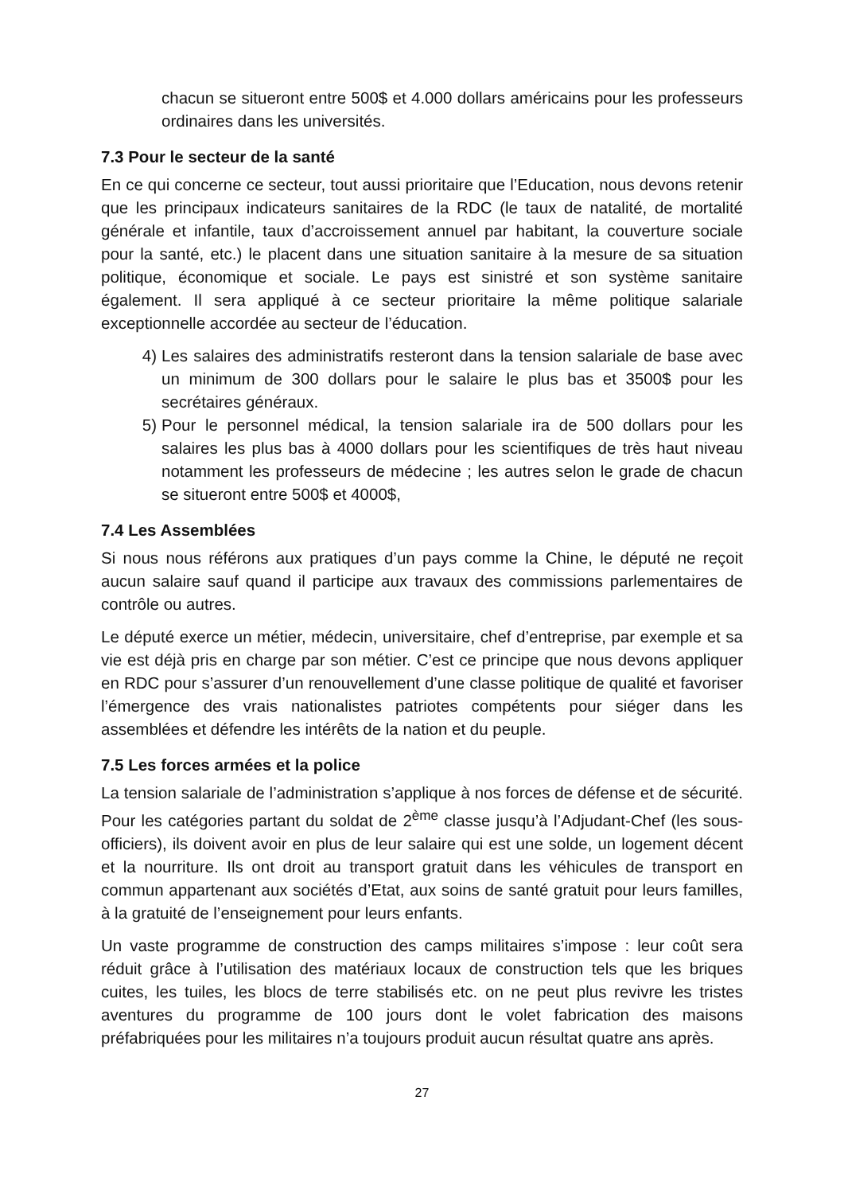chacun se situeront entre 500$ et 4.000 dollars américains pour les professeurs ordinaires dans les universités.
7.3 Pour le secteur de la santé
En ce qui concerne ce secteur, tout aussi prioritaire que l’Education, nous devons retenir que les principaux indicateurs sanitaires de la RDC (le taux de natalité, de mortalité générale et infantile, taux d’accroissement annuel par habitant, la couverture sociale pour la santé, etc.) le placent dans une situation sanitaire à la mesure de sa situation politique, économique et sociale. Le pays est sinistré et son système sanitaire également. Il sera appliqué à ce secteur prioritaire la même politique salariale exceptionnelle accordée au secteur de l’éducation.
4) Les salaires des administratifs resteront dans la tension salariale de base avec un minimum de 300 dollars pour le salaire le plus bas et 3500$ pour les secrétaires généraux.
5) Pour le personnel médical, la tension salariale ira de 500 dollars pour les salaires les plus bas à 4000 dollars pour les scientifiques de très haut niveau notamment les professeurs de médecine ; les autres selon le grade de chacun se situeront entre 500$ et 4000$,
7.4 Les Assemblées
Si nous nous référons aux pratiques d’un pays comme la Chine, le député ne reçoit aucun salaire sauf quand il participe aux travaux des commissions parlementaires de contrôle ou autres.
Le député exerce un métier, médecin, universitaire, chef d’entreprise, par exemple et sa vie est déjà pris en charge par son métier. C’est ce principe que nous devons appliquer en RDC pour s’assurer d’un renouvellement d’une classe politique de qualité et favoriser l’émergence des vrais nationalistes patriotes compétents pour siéger dans les assemblées et défendre les intérêts de la nation et du peuple.
7.5 Les forces armées et la police
La tension salariale de l’administration s’applique à nos forces de défense et de sécurité. Pour les catégories partant du soldat de 2<sup>ème</sup> classe jusqu’à l’Adjudant-Chef (les sous-officiers), ils doivent avoir en plus de leur salaire qui est une solde, un logement décent et la nourriture. Ils ont droit au transport gratuit dans les véhicules de transport en commun appartenant aux sociétés d’Etat, aux soins de santé gratuit pour leurs familles, à la gratuité de l’enseignement pour leurs enfants.
Un vaste programme de construction des camps militaires s’impose : leur coût sera réduit grâce à l’utilisation des matériaux locaux de construction tels que les briques cuites, les tuiles, les blocs de terre stabilisés etc. on ne peut plus revivre les tristes aventures du programme de 100 jours dont le volet fabrication des maisons préfabriquées pour les militaires n’a toujours produit aucun résultat quatre ans après.
27